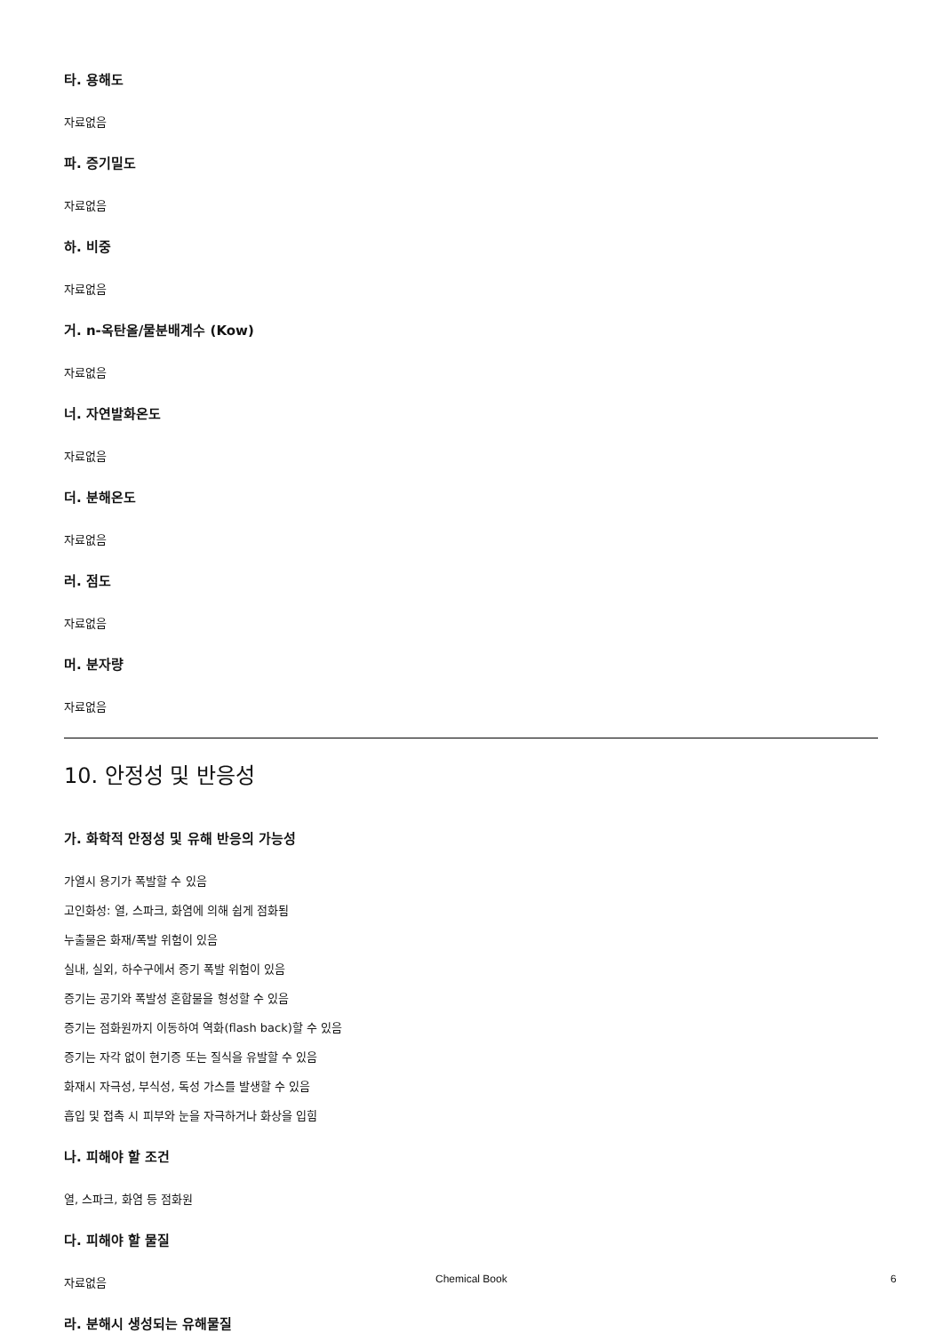타. 용해도
자료없음
파. 증기밀도
자료없음
하. 비중
자료없음
거. n-옥탄올/물분배계수 (Kow)
자료없음
너. 자연발화온도
자료없음
더. 분해온도
자료없음
러. 점도
자료없음
머. 분자량
자료없음
10. 안정성 및 반응성
가. 화학적 안정성 및 유해 반응의 가능성
가열시 용기가 폭발할 수 있음
고인화성: 열, 스파크, 화염에 의해 쉽게 점화됨
누출물은 화재/폭발 위험이 있음
실내, 실외, 하수구에서 증기 폭발 위험이 있음
증기는 공기와 폭발성 혼합물을 형성할 수 있음
증기는 점화원까지 이동하여 역화(flash back)할 수 있음
증기는 자각 없이 현기증 또는 질식을 유발할 수 있음
화재시 자극성, 부식성, 독성 가스를 발생할 수 있음
흡입 및 접촉 시 피부와 눈을 자극하거나 화상을 입힘
나. 피해야 할 조건
열, 스파크, 화염 등 점화원
다. 피해야 할 물질
자료없음
라. 분해시 생성되는 유해물질
Chemical Book 6